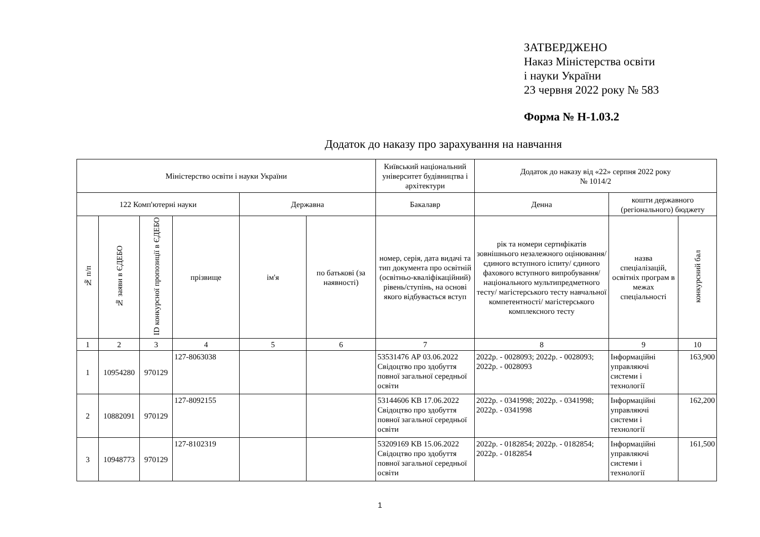ЗАТВЕРДЖЕНО
Наказ Міністерства освіти
і науки України
23 червня 2022 року № 583
Форма № Н-1.03.2
Додаток до наказу про зарахування на навчання
| Міністерство освіти і науки України | | | | | | Київський національний університет будівництва і архітектури | Додаток до наказу від «22» серпня 2022 року № 1014/2 | | |
| --- | --- | --- | --- | --- | --- | --- | --- | --- | --- |
| 122 Комп'ютерні науки | | | | Державна | | Бакалавр | Денна | кошти державного (регіонального) бюджету | |
| № п/п | № заяви в ЄДЕБО | ID конкурсної пропозиції в ЄДЕБО | прізвище | ім'я | по батькові (за наявності) | номер, серія, дата видачі та тип документа про освітній (освітньо-кваліфікаційний) рівень/ступінь, на основі якого відбувається вступ | рік та номери сертифікатів зовнішнього незалежного оцінювання/ єдиного вступного іспиту/ єдиного фахового вступного випробування/ національного мультипредметного тесту/ магістерського тесту навчальної компетентності/ магістерського комплексного тесту | назва спеціалізацій, освітніх програм в межах спеціальності | конкурсний бал |
| 1 | 2 | 3 | 4 | 5 | 6 | 7 | 8 | 9 | 10 |
| 1 | 10954280 | 970129 | 127-8063038 | | | 53531476 АР 03.06.2022 Свідоцтво про здобуття повної загальної середньої освіти | 2022р. - 0028093; 2022р. - 0028093; 2022р. - 0028093 | Інформаційні управляючі системи і технології | 163,900 |
| 2 | 10882091 | 970129 | 127-8092155 | | | 53144606 KB 17.06.2022 Свідоцтво про здобуття повної загальної середньої освіти | 2022р. - 0341998; 2022р. - 0341998; 2022р. - 0341998 | Інформаційні управляючі системи і технології | 162,200 |
| 3 | 10948773 | 970129 | 127-8102319 | | | 53209169 KB 15.06.2022 Свідоцтво про здобуття повної загальної середньої освіти | 2022р. - 0182854; 2022р. - 0182854; 2022р. - 0182854 | Інформаційні управляючі системи і технології | 161,500 |
1